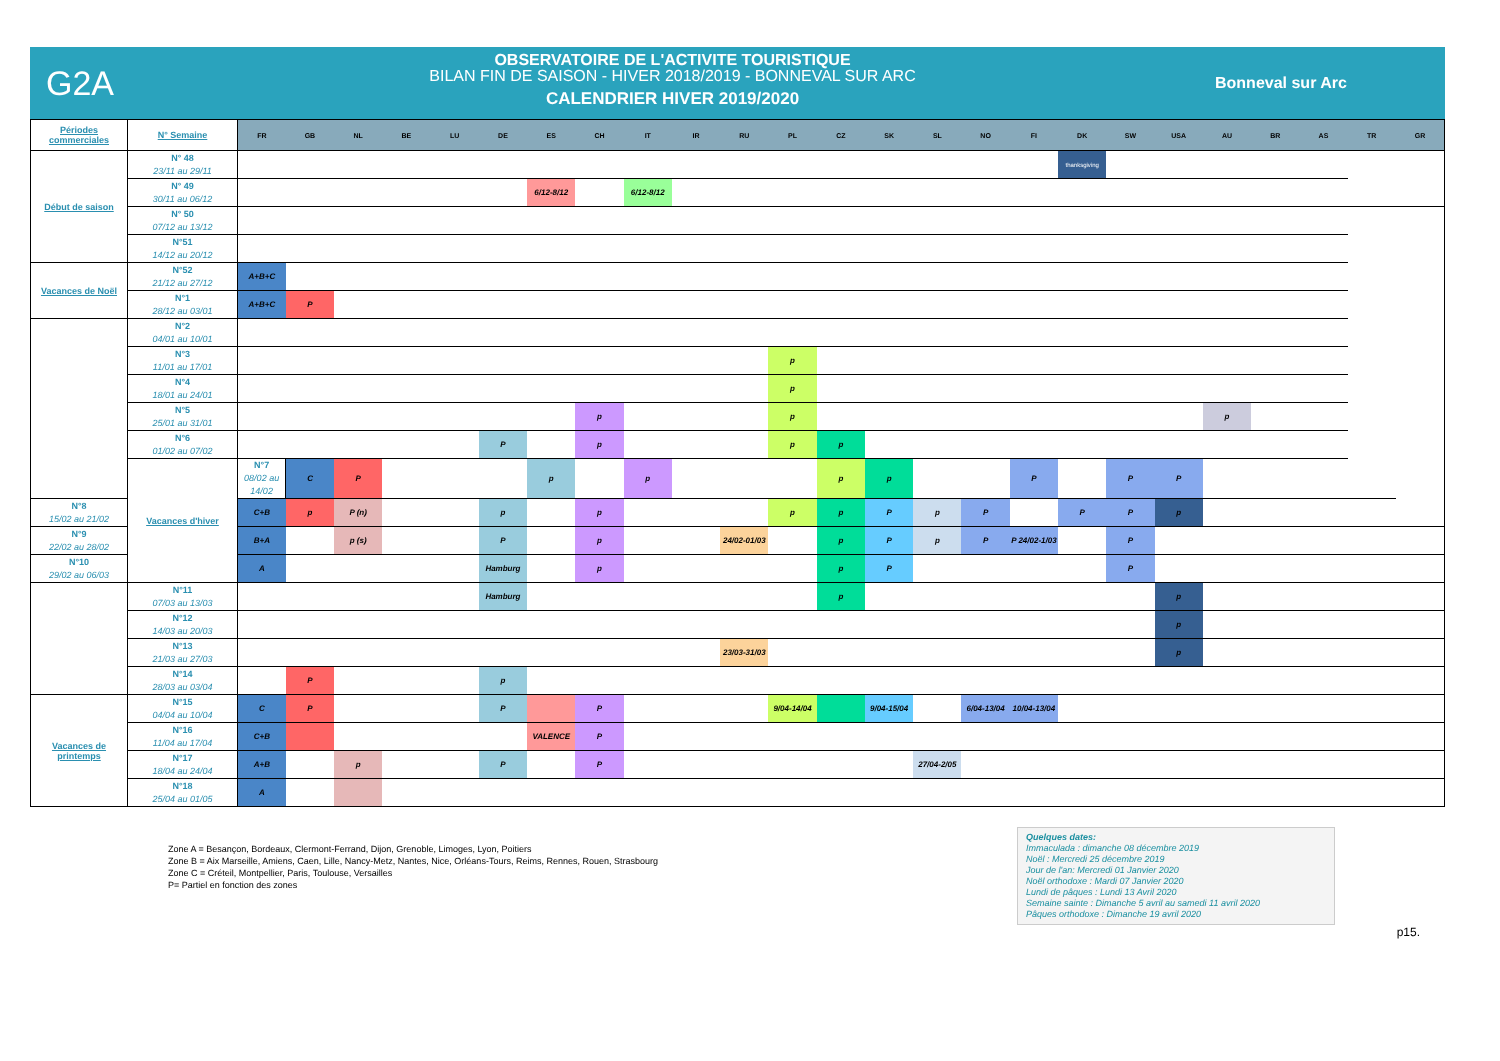G2A
OBSERVATOIRE DE L'ACTIVITE TOURISTIQUE
BILAN FIN DE SAISON - HIVER 2018/2019 - BONNEVAL SUR ARC
CALENDRIER HIVER 2019/2020
Bonneval sur Arc
| Périodes commerciales | N° Semaine | FR | GB | NL | BE | LU | DE | ES | CH | IT | IR | RU | PL | CZ | SK | SL | NO | FI | DK | SW | USA | AU | BR | AS | TR | GR |
| --- | --- | --- | --- | --- | --- | --- | --- | --- | --- | --- | --- | --- | --- | --- | --- | --- | --- | --- | --- | --- | --- | --- | --- | --- | --- | --- |
| Début de saison | N° 48 23/11 au 29/11 | | | | | | | | | | | | | | | | | | thanksgiving | | | | | | | |
| | N° 49 30/11 au 06/12 | | | | | | | 6/12-8/12 | | 6/12-8/12 | | | | | | | | | | | | | | | | |
| | N° 50 07/12 au 13/12 | | | | | | | | | | | | | | | | | | | | | | | | | |
| | N°51 14/12 au 20/12 | | | | | | | | | | | | | | | | | | | | | | | | | |
| Vacances de Noël | N°52 21/12 au 27/12 | A+B+C | | | | | | | | | | | | | | | | | | | | | | | | |
| | N°1 28/12 au 03/01 | A+B+C | P | | | | | | | | | | | | | | | | | | | | | | | |
| | N°2 04/01 au 10/01 | | | | | | | | | | | | | | | | | | | | | | | | | |
| | N°3 11/01 au 17/01 | | | | | | | | | | | | p | | | | | | | | | | | | | |
| | N°4 18/01 au 24/01 | | | | | | | | | | | | p | | | | | | | | | | | | | |
| | N°5 25/01 au 31/01 | | | | | | | | p | | | | p | | | | | | | | | p | | | | |
| | N°6 01/02 au 07/02 | | | | | | P | | p | | | | p | p | | | | | | | | | | | | |
| | Vacances d'hiver | N°7 08/02 au 14/02 | C | P | | | | p | | p | | | | p | p | | | P | | P | P | | | | | |
| N°8 15/02 au 21/02 | | C+B | p | P (n) | | | p | | p | | | | p | p | P | p | P | | P | P | p | | | | | |
| N°9 22/02 au 28/02 | | B+A | | p (s) | | | P | | p | | | 24/02-01/03 | | p | P | p | P | P 24/02-1/03 | | P | | | | | | |
| N°10 29/02 au 06/03 | | A | | | | | Hamburg | | p | | | | | p | P | | | | | P | | | | | | |
| | N°11 07/03 au 13/03 | | | | | | Hamburg | | | | | | | p | | | | | | | p | | | | | |
| | N°12 14/03 au 20/03 | | | | | | | | | | | | | | | | | | | | p | | | | | |
| | N°13 21/03 au 27/03 | | | | | | | | | | | 23/03-31/03 | | | | | | | | | p | | | | | |
| | N°14 28/03 au 03/04 | | P | | | | p | | | | | | | | | | | | | | | | | | | |
| Vacances de printemps | N°15 04/04 au 10/04 | C | P | | | | P | | P | | | | 9/04-14/04 | | 9/04-15/04 | | 6/04-13/04 | 10/04-13/04 | | | | | | | | |
| | N°16 11/04 au 17/04 | C+B | | | | | | VALENCE | P | | | | | | | | | | | | | | | | | |
| | N°17 18/04 au 24/04 | A+B | | p | | | P | | P | | | | | | | 27/04-2/05 | | | | | | | | | | |
| | N°18 25/04 au 01/05 | A | | | | | | | | | | | | | | | | | | | | | | | | |
Zone A = Besançon, Bordeaux, Clermont-Ferrand, Dijon, Grenoble, Limoges, Lyon, Poitiers
Zone B = Aix Marseille, Amiens, Caen, Lille, Nancy-Metz, Nantes, Nice, Orléans-Tours, Reims, Rennes, Rouen, Strasbourg
Zone C = Créteil, Montpellier, Paris, Toulouse, Versailles
P= Partiel en fonction des zones
Quelques dates:
Immaculada : dimanche 08 décembre 2019
Noël : Mercredi 25 décembre 2019
Jour de l'an: Mercredi 01 Janvier 2020
Noël orthodoxe : Mardi 07 Janvier 2020
Lundi de pâques : Lundi 13 Avril 2020
Semaine sainte : Dimanche 5 avril au samedi 11 avril 2020
Pâques orthodoxe : Dimanche 19 avril 2020
p15.